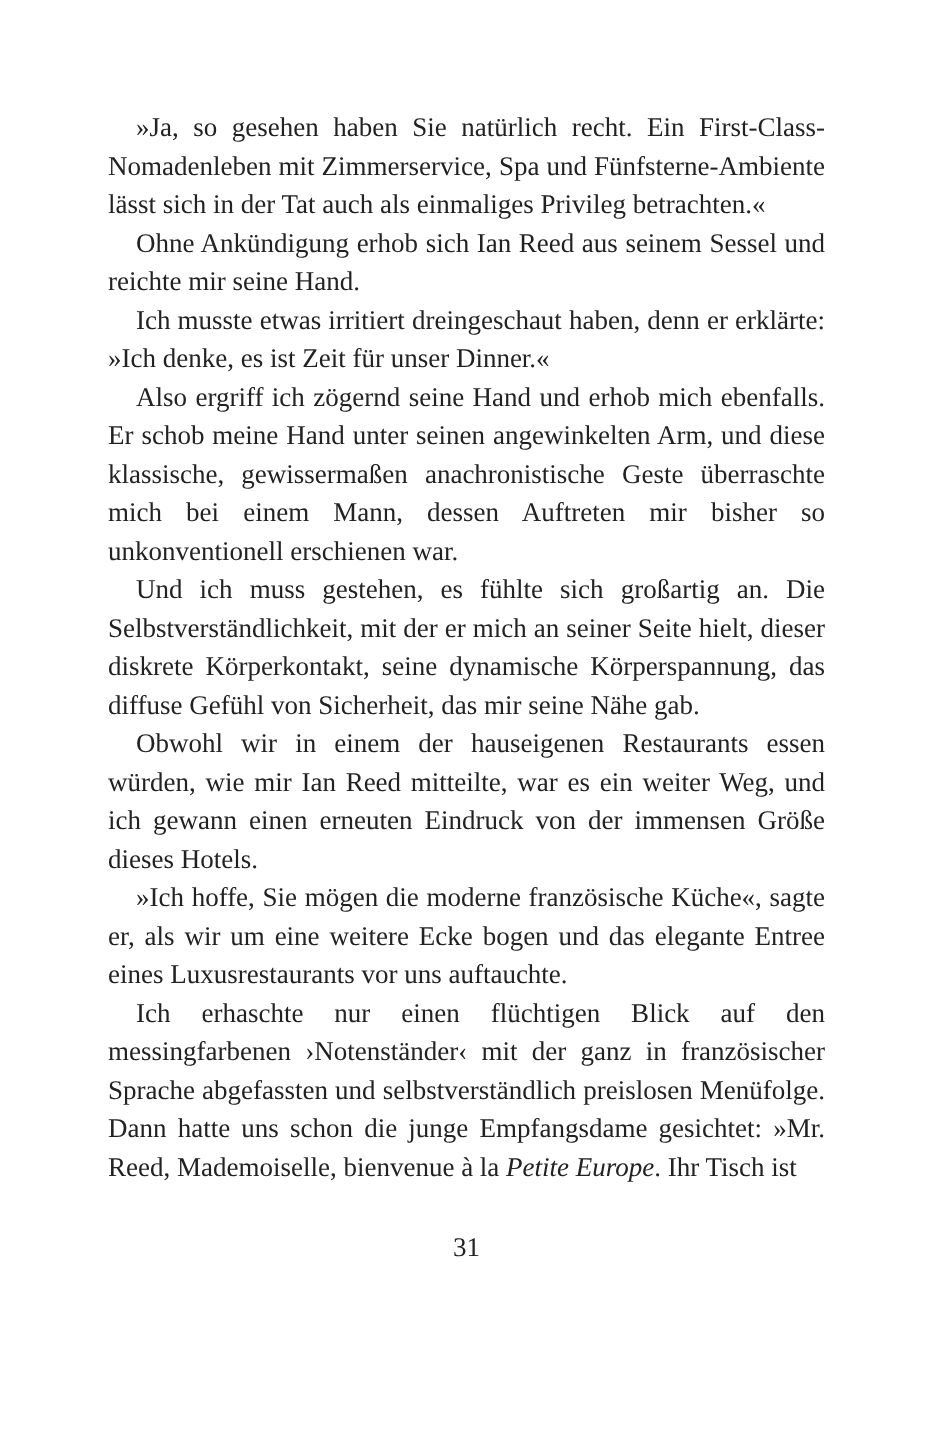»Ja, so gesehen haben Sie natürlich recht. Ein First-Class-Nomadenleben mit Zimmerservice, Spa und Fünfsterne-Ambiente lässt sich in der Tat auch als einmaliges Privileg betrachten.«
Ohne Ankündigung erhob sich Ian Reed aus seinem Sessel und reichte mir seine Hand.
Ich musste etwas irritiert dreingeschaut haben, denn er erklärte: »Ich denke, es ist Zeit für unser Dinner.«
Also ergriff ich zögernd seine Hand und erhob mich ebenfalls. Er schob meine Hand unter seinen angewinkelten Arm, und diese klassische, gewissermaßen anachronistische Geste überraschte mich bei einem Mann, dessen Auftreten mir bisher so unkonventionell erschienen war.
Und ich muss gestehen, es fühlte sich großartig an. Die Selbstverständlichkeit, mit der er mich an seiner Seite hielt, dieser diskrete Körperkontakt, seine dynamische Körperspannung, das diffuse Gefühl von Sicherheit, das mir seine Nähe gab.
Obwohl wir in einem der hauseigenen Restaurants essen würden, wie mir Ian Reed mitteilte, war es ein weiter Weg, und ich gewann einen erneuten Eindruck von der immensen Größe dieses Hotels.
»Ich hoffe, Sie mögen die moderne französische Küche«, sagte er, als wir um eine weitere Ecke bogen und das elegante Entree eines Luxusrestaurants vor uns auftauchte.
Ich erhaschte nur einen flüchtigen Blick auf den messingfarbenen ›Notenständer‹ mit der ganz in französischer Sprache abgefassten und selbstverständlich preislosen Menüfolge. Dann hatte uns schon die junge Empfangsdame gesichtet: »Mr. Reed, Mademoiselle, bienvenue à la Petite Europe. Ihr Tisch ist
31